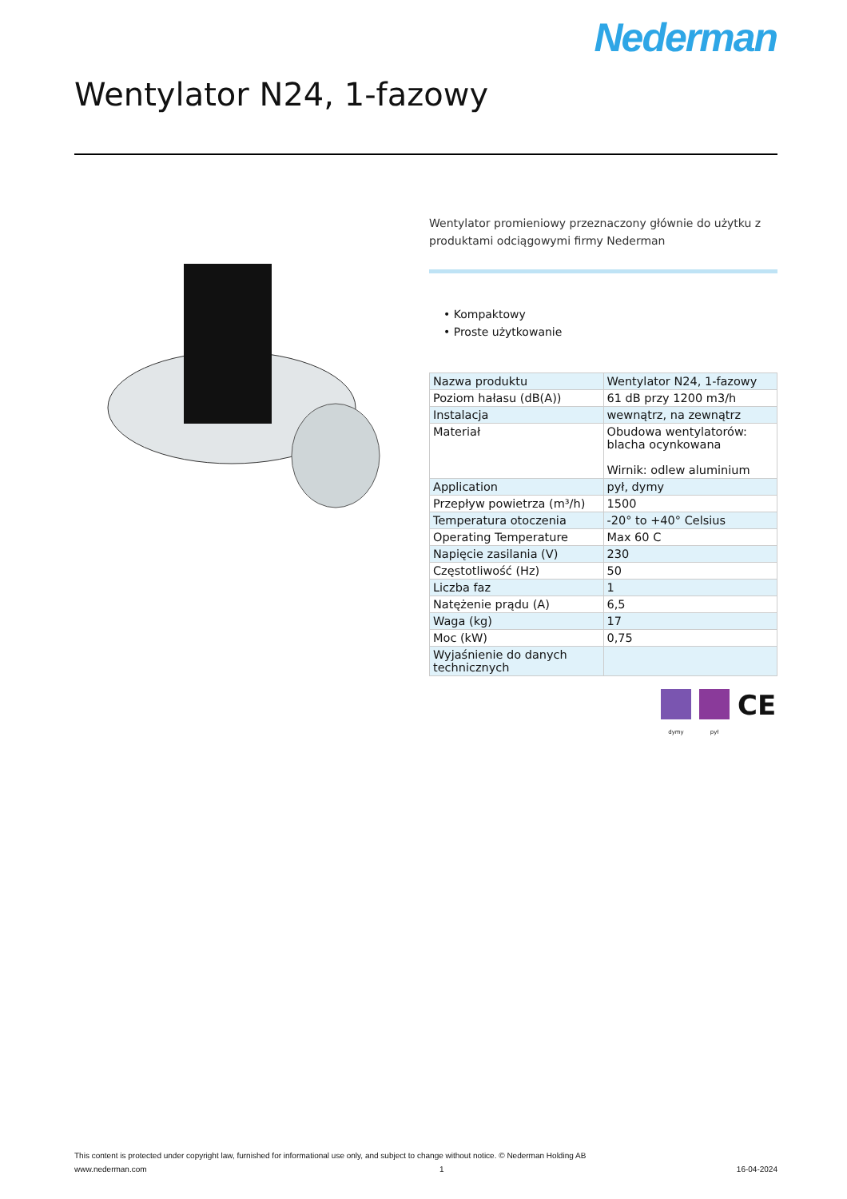Nederman
Wentylator N24, 1-fazowy
Wentylator promieniowy przeznaczony głównie do użytku z produktami odciągowymi firmy Nederman
• Kompaktowy
• Proste użytkowanie
| Nazwa produktu | Wentylator N24, 1-fazowy |
| Poziom hałasu (dB(A)) | 61 dB przy 1200 m3/h |
| Instalacja | wewnątrz, na zewnątrz |
| Materiał | Obudowa wentylatorów: blacha ocynkowana Wirnik: odlew aluminium |
| Application | pył, dymy |
| Przepływ powietrza (m³/h) | 1500 |
| Temperatura otoczenia | -20° to +40° Celsius |
| Operating Temperature | Max 60 C |
| Napięcie zasilania (V) | 230 |
| Częstotliwość (Hz) | 50 |
| Liczba faz | 1 |
| Natężenie prądu (A) | 6,5 |
| Waga (kg) | 17 |
| Moc (kW) | 0,75 |
| Wyjaśnienie do danych technicznych | |
dymy pył
CE
This content is protected under copyright law, furnished for informational use only, and subject to change without notice. © Nederman Holding AB
www.nederman.com 1 16-04-2024